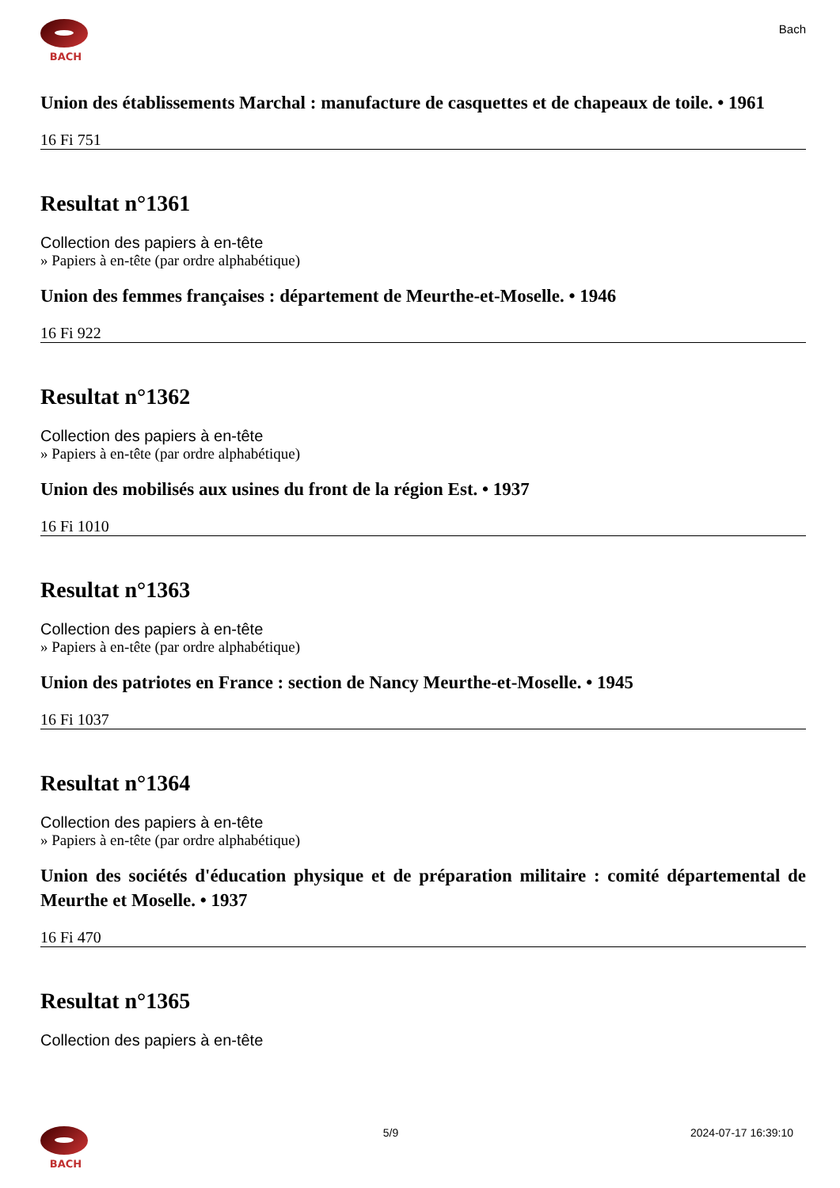BACH
Bach
Union des établissements Marchal : manufacture de casquettes et de chapeaux de toile. • 1961
16 Fi 751
Resultat n°1361
Collection des papiers à en-tête
» Papiers à en-tête (par ordre alphabétique)
Union des femmes françaises : département de Meurthe-et-Moselle. • 1946
16 Fi 922
Resultat n°1362
Collection des papiers à en-tête
» Papiers à en-tête (par ordre alphabétique)
Union des mobilisés aux usines du front de la région Est. • 1937
16 Fi 1010
Resultat n°1363
Collection des papiers à en-tête
» Papiers à en-tête (par ordre alphabétique)
Union des patriotes en France : section de Nancy Meurthe-et-Moselle. • 1945
16 Fi 1037
Resultat n°1364
Collection des papiers à en-tête
» Papiers à en-tête (par ordre alphabétique)
Union des sociétés d'éducation physique et de préparation militaire : comité départemental de Meurthe et Moselle. • 1937
16 Fi 470
Resultat n°1365
Collection des papiers à en-tête
BACH 5/9 2024-07-17 16:39:10